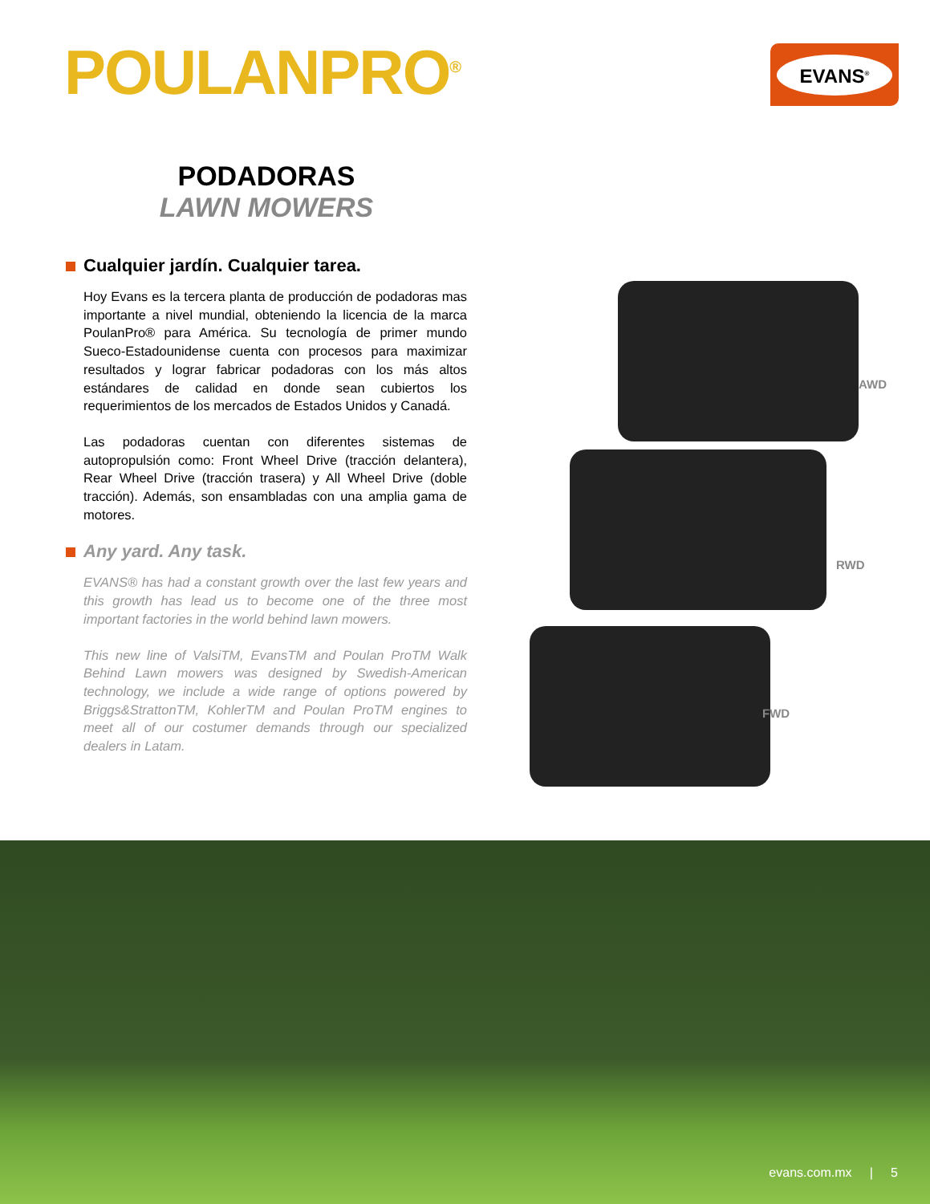POULANPRO<sup>®</sup> EVANS<sup>®</sup>
PODADORAS
LAWN MOWERS
Cualquier jardín. Cualquier tarea.
Hoy Evans es la tercera planta de producción de podadoras mas importante a nivel mundial, obteniendo la licencia de la marca PoulanPro® para América. Su tecnología de primer mundo Sueco-Estadounidense cuenta con procesos para maximizar resultados y lograr fabricar podadoras con los más altos estándares de calidad en donde sean cubiertos los requerimientos de los mercados de Estados Unidos y Canadá.
Las podadoras cuentan con diferentes sistemas de autopropulsión como: Front Wheel Drive (tracción delantera), Rear Wheel Drive (tracción trasera) y All Wheel Drive (doble tracción). Además, son ensambladas con una amplia gama de motores.
Any yard. Any task.
EVANS® has had a constant growth over the last few years and this growth has lead us to become one of the three most important factories in the world behind lawn mowers.
This new line of ValsiTM, EvansTM and Poulan ProTM Walk Behind Lawn mowers was designed by Swedish-American technology, we include a wide range of options powered by Briggs&StrattonTM, KohlerTM and Poulan ProTM engines to meet all of our costumer demands through our specialized dealers in Latam.
AWD
RWD
FWD
evans.com.mx | 5